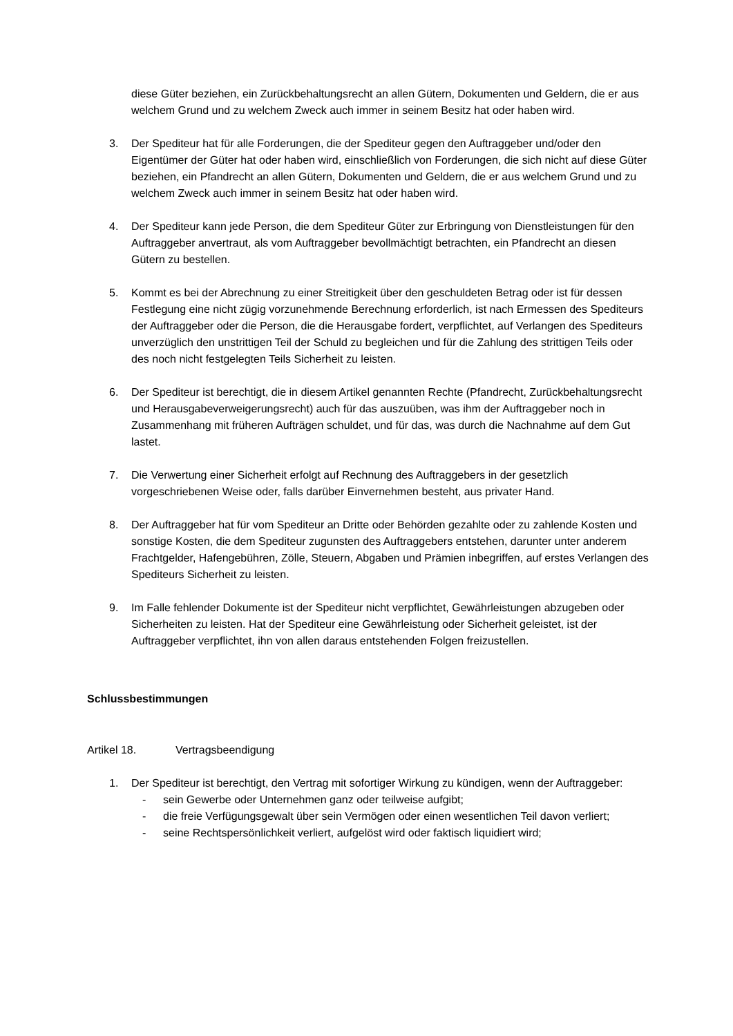diese Güter beziehen, ein Zurückbehaltungsrecht an allen Gütern, Dokumenten und Geldern, die er aus welchem Grund und zu welchem Zweck auch immer in seinem Besitz hat oder haben wird.
3. Der Spediteur hat für alle Forderungen, die der Spediteur gegen den Auftraggeber und/oder den Eigentümer der Güter hat oder haben wird, einschließlich von Forderungen, die sich nicht auf diese Güter beziehen, ein Pfandrecht an allen Gütern, Dokumenten und Geldern, die er aus welchem Grund und zu welchem Zweck auch immer in seinem Besitz hat oder haben wird.
4. Der Spediteur kann jede Person, die dem Spediteur Güter zur Erbringung von Dienstleistungen für den Auftraggeber anvertraut, als vom Auftraggeber bevollmächtigt betrachten, ein Pfandrecht an diesen Gütern zu bestellen.
5. Kommt es bei der Abrechnung zu einer Streitigkeit über den geschuldeten Betrag oder ist für dessen Festlegung eine nicht zügig vorzunehmende Berechnung erforderlich, ist nach Ermessen des Spediteurs der Auftraggeber oder die Person, die die Herausgabe fordert, verpflichtet, auf Verlangen des Spediteurs unverzüglich den unstrittigen Teil der Schuld zu begleichen und für die Zahlung des strittigen Teils oder des noch nicht festgelegten Teils Sicherheit zu leisten.
6. Der Spediteur ist berechtigt, die in diesem Artikel genannten Rechte (Pfandrecht, Zurückbehaltungsrecht und Herausgabeverweigerungsrecht) auch für das auszuüben, was ihm der Auftraggeber noch in Zusammenhang mit früheren Aufträgen schuldet, und für das, was durch die Nachnahme auf dem Gut lastet.
7. Die Verwertung einer Sicherheit erfolgt auf Rechnung des Auftraggebers in der gesetzlich vorgeschriebenen Weise oder, falls darüber Einvernehmen besteht, aus privater Hand.
8. Der Auftraggeber hat für vom Spediteur an Dritte oder Behörden gezahlte oder zu zahlende Kosten und sonstige Kosten, die dem Spediteur zugunsten des Auftraggebers entstehen, darunter unter anderem Frachtgelder, Hafengebühren, Zölle, Steuern, Abgaben und Prämien inbegriffen, auf erstes Verlangen des Spediteurs Sicherheit zu leisten.
9. Im Falle fehlender Dokumente ist der Spediteur nicht verpflichtet, Gewährleistungen abzugeben oder Sicherheiten zu leisten. Hat der Spediteur eine Gewährleistung oder Sicherheit geleistet, ist der Auftraggeber verpflichtet, ihn von allen daraus entstehenden Folgen freizustellen.
Schlussbestimmungen
Artikel 18. Vertragsbeendigung
1. Der Spediteur ist berechtigt, den Vertrag mit sofortiger Wirkung zu kündigen, wenn der Auftraggeber:
- sein Gewerbe oder Unternehmen ganz oder teilweise aufgibt;
- die freie Verfügungsgewalt über sein Vermögen oder einen wesentlichen Teil davon verliert;
- seine Rechtspersönlichkeit verliert, aufgelöst wird oder faktisch liquidiert wird;